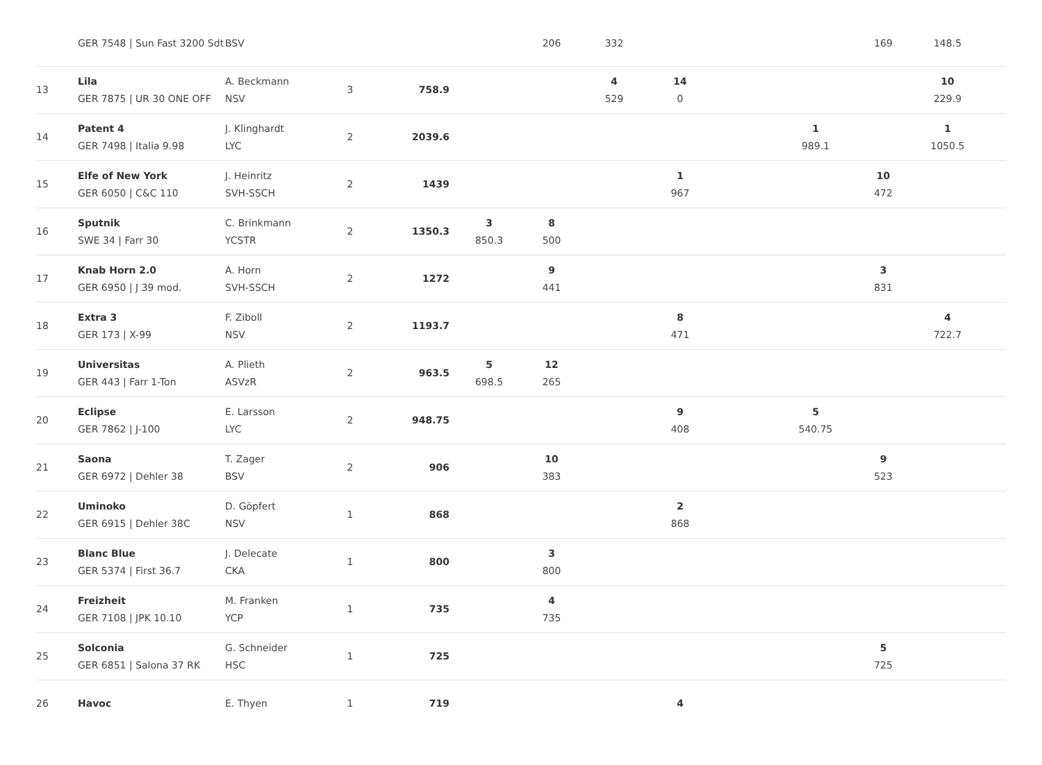| | GER 7548 / Sun Fast 3200 Sdt | BSV | | | | 206 | 332 | | | | 169 | 148.5 | |
| 13 | Lila GER 7875 / UR 30 ONE OFF | A. Beckmann NSV | 3 | 758.9 | | | 4 529 | 14 0 | | | | 10 229.9 | |
| 14 | Patent 4 GER 7498 / Italia 9.98 | J. Klinghardt LYC | 2 | 2039.6 | | | | | | 1 989.1 | | 1 1050.5 | |
| 15 | Elfe of New York GER 6050 / C&C 110 | J. Heinritz SVH-SSCH | 2 | 1439 | | | | 1 967 | | | 10 472 | | |
| 16 | Sputnik SWE 34 / Farr 30 | C. Brinkmann YCSTR | 2 | 1350.3 | 3 850.3 | 8 500 | | | | | | | |
| 17 | Knab Horn 2.0 GER 6950 / J 39 mod. | A. Horn SVH-SSCH | 2 | 1272 | | 9 441 | | | | | 3 831 | | |
| 18 | Extra 3 GER 173 / X-99 | F. Ziboll NSV | 2 | 1193.7 | | | | 8 471 | | | | 4 722.7 | |
| 19 | Universitas GER 443 / Farr 1-Ton | A. Plieth ASVzR | 2 | 963.5 | 5 698.5 | 12 265 | | | | | | | |
| 20 | Eclipse GER 7862 / J-100 | E. Larsson LYC | 2 | 948.75 | | | | 9 408 | | 5 540.75 | | | |
| 21 | Saona GER 6972 / Dehler 38 | T. Zager BSV | 2 | 906 | | 10 383 | | | | | 9 523 | | |
| 22 | Uminoko GER 6915 / Dehler 38C | D. Göpfert NSV | 1 | 868 | | | | 2 868 | | | | | |
| 23 | Blanc Blue GER 5374 / First 36.7 | J. Delecate CKA | 1 | 800 | | 3 800 | | | | | | | |
| 24 | Freizheit GER 7108 / JPK 10.10 | M. Franken YCP | 1 | 735 | | 4 735 | | | | | | | |
| 25 | Solconia GER 6851 / Salona 37 RK | G. Schneider HSC | 1 | 725 | | | | | | | 5 725 | | |
| 26 | Havoc | E. Thyen | 1 | 719 | | | | 4 | | | | | |